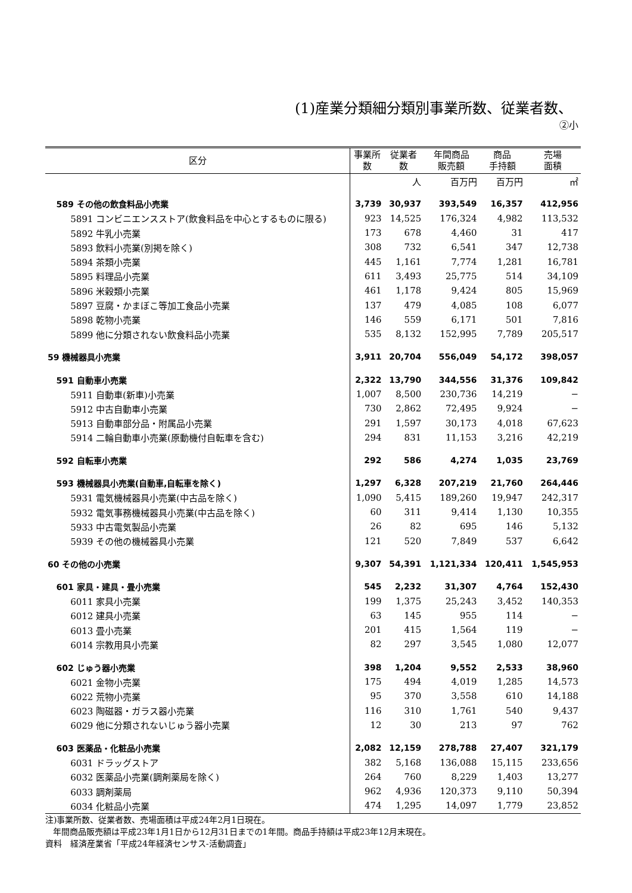(1)産業分類細分類別事業所数、従業者数、
②小
| 区分 | 事業所 数 | 従業者 数 | 年間商品 販売額 | 商品 手持額 | 売場 面積 |
| --- | --- | --- | --- | --- | --- |
| | | 人 | 百万円 | 百万円 | ㎡ |
| 589 その他の飲食料品小売業 | 3,739 | 30,937 | 393,549 | 16,357 | 412,956 |
| 5891 コンビニエンスストア(飲食料品を中心とするものに限る) | 923 | 14,525 | 176,324 | 4,982 | 113,532 |
| 5892 牛乳小売業 | 173 | 678 | 4,460 | 31 | 417 |
| 5893 飲料小売業(別掲を除く) | 308 | 732 | 6,541 | 347 | 12,738 |
| 5894 茶類小売業 | 445 | 1,161 | 7,774 | 1,281 | 16,781 |
| 5895 料理品小売業 | 611 | 3,493 | 25,775 | 514 | 34,109 |
| 5896 米穀類小売業 | 461 | 1,178 | 9,424 | 805 | 15,969 |
| 5897 豆腐・かまぼこ等加工食品小売業 | 137 | 479 | 4,085 | 108 | 6,077 |
| 5898 乾物小売業 | 146 | 559 | 6,171 | 501 | 7,816 |
| 5899 他に分類されない飲食料品小売業 | 535 | 8,132 | 152,995 | 7,789 | 205,517 |
| 59 機械器具小売業 | 3,911 | 20,704 | 556,049 | 54,172 | 398,057 |
| 591 自動車小売業 | 2,322 | 13,790 | 344,556 | 31,376 | 109,842 |
| 5911 自動車(新車)小売業 | 1,007 | 8,500 | 230,736 | 14,219 | − |
| 5912 中古自動車小売業 | 730 | 2,862 | 72,495 | 9,924 | − |
| 5913 自動車部分品・附属品小売業 | 291 | 1,597 | 30,173 | 4,018 | 67,623 |
| 5914 二輪自動車小売業(原動機付自転車を含む) | 294 | 831 | 11,153 | 3,216 | 42,219 |
| 592 自転車小売業 | 292 | 586 | 4,274 | 1,035 | 23,769 |
| 593 機械器具小売業(自動車,自転車を除く) | 1,297 | 6,328 | 207,219 | 21,760 | 264,446 |
| 5931 電気機械器具小売業(中古品を除く) | 1,090 | 5,415 | 189,260 | 19,947 | 242,317 |
| 5932 電気事務機械器具小売業(中古品を除く) | 60 | 311 | 9,414 | 1,130 | 10,355 |
| 5933 中古電気製品小売業 | 26 | 82 | 695 | 146 | 5,132 |
| 5939 その他の機械器具小売業 | 121 | 520 | 7,849 | 537 | 6,642 |
| 60 その他の小売業 | 9,307 | 54,391 | 1,121,334 | 120,411 | 1,545,953 |
| 601 家具・建具・畳小売業 | 545 | 2,232 | 31,307 | 4,764 | 152,430 |
| 6011 家具小売業 | 199 | 1,375 | 25,243 | 3,452 | 140,353 |
| 6012 建具小売業 | 63 | 145 | 955 | 114 | − |
| 6013 畳小売業 | 201 | 415 | 1,564 | 119 | − |
| 6014 宗教用具小売業 | 82 | 297 | 3,545 | 1,080 | 12,077 |
| 602 じゅう器小売業 | 398 | 1,204 | 9,552 | 2,533 | 38,960 |
| 6021 金物小売業 | 175 | 494 | 4,019 | 1,285 | 14,573 |
| 6022 荒物小売業 | 95 | 370 | 3,558 | 610 | 14,188 |
| 6023 陶磁器・ガラス器小売業 | 116 | 310 | 1,761 | 540 | 9,437 |
| 6029 他に分類されないじゅう器小売業 | 12 | 30 | 213 | 97 | 762 |
| 603 医薬品・化粧品小売業 | 2,082 | 12,159 | 278,788 | 27,407 | 321,179 |
| 6031 ドラッグストア | 382 | 5,168 | 136,088 | 15,115 | 233,656 |
| 6032 医薬品小売業(調剤薬局を除く) | 264 | 760 | 8,229 | 1,403 | 13,277 |
| 6033 調剤薬局 | 962 | 4,936 | 120,373 | 9,110 | 50,394 |
| 6034 化粧品小売業 | 474 | 1,295 | 14,097 | 1,779 | 23,852 |
注)事業所数、従業者数、売場面積は平成24年2月1日現在。
年間商品販売額は平成23年1月1日から12月31日までの1年間。商品手持額は平成23年12月末現在。
資料　経済産業省「平成24年経済センサス-活動調査」